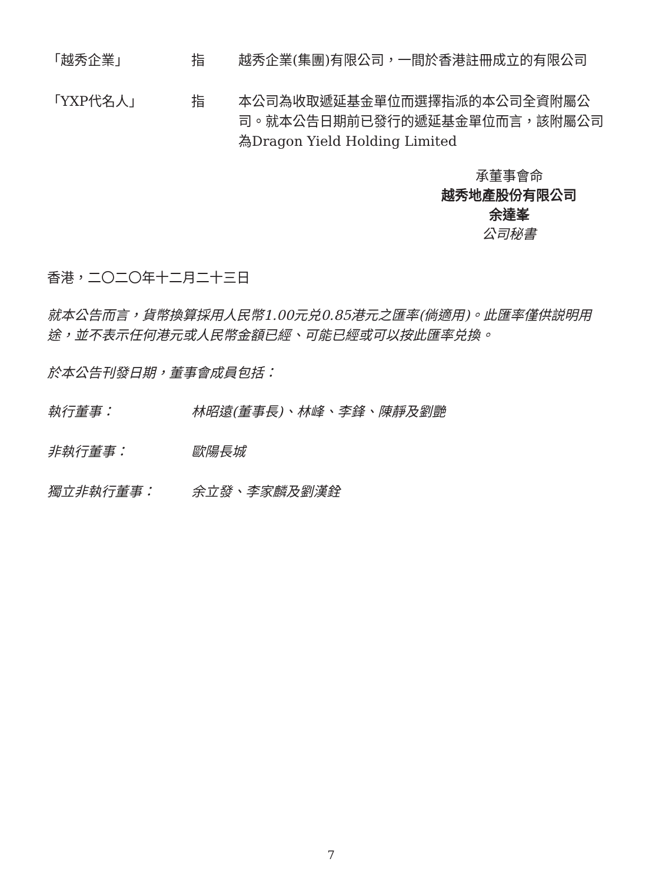「越秀企業」 指 越秀企業(集團)有限公司，一間於香港註冊成立的有限公司
「YXP代名人」 指 本公司為收取遞延基金單位而選擇指派的本公司全資附屬公司。就本公告日期前已發行的遞延基金單位而言，該附屬公司為Dragon Yield Holding Limited
承董事會命
越秀地產股份有限公司
余達峯
公司秘書
香港，二〇二〇年十二月二十三日
就本公告而言，貨幣換算採用人民幣1.00元兑0.85港元之匯率(倘適用)。此匯率僅供説明用途，並不表示任何港元或人民幣金額已經、可能已經或可以按此匯率兑換。
於本公告刊發日期，董事會成員包括：
執行董事： 林昭遠(董事長)、林峰、李鋒、陳靜及劉艷
非執行董事： 歐陽長城
獨立非執行董事： 余立發、李家麟及劉漢銓
7